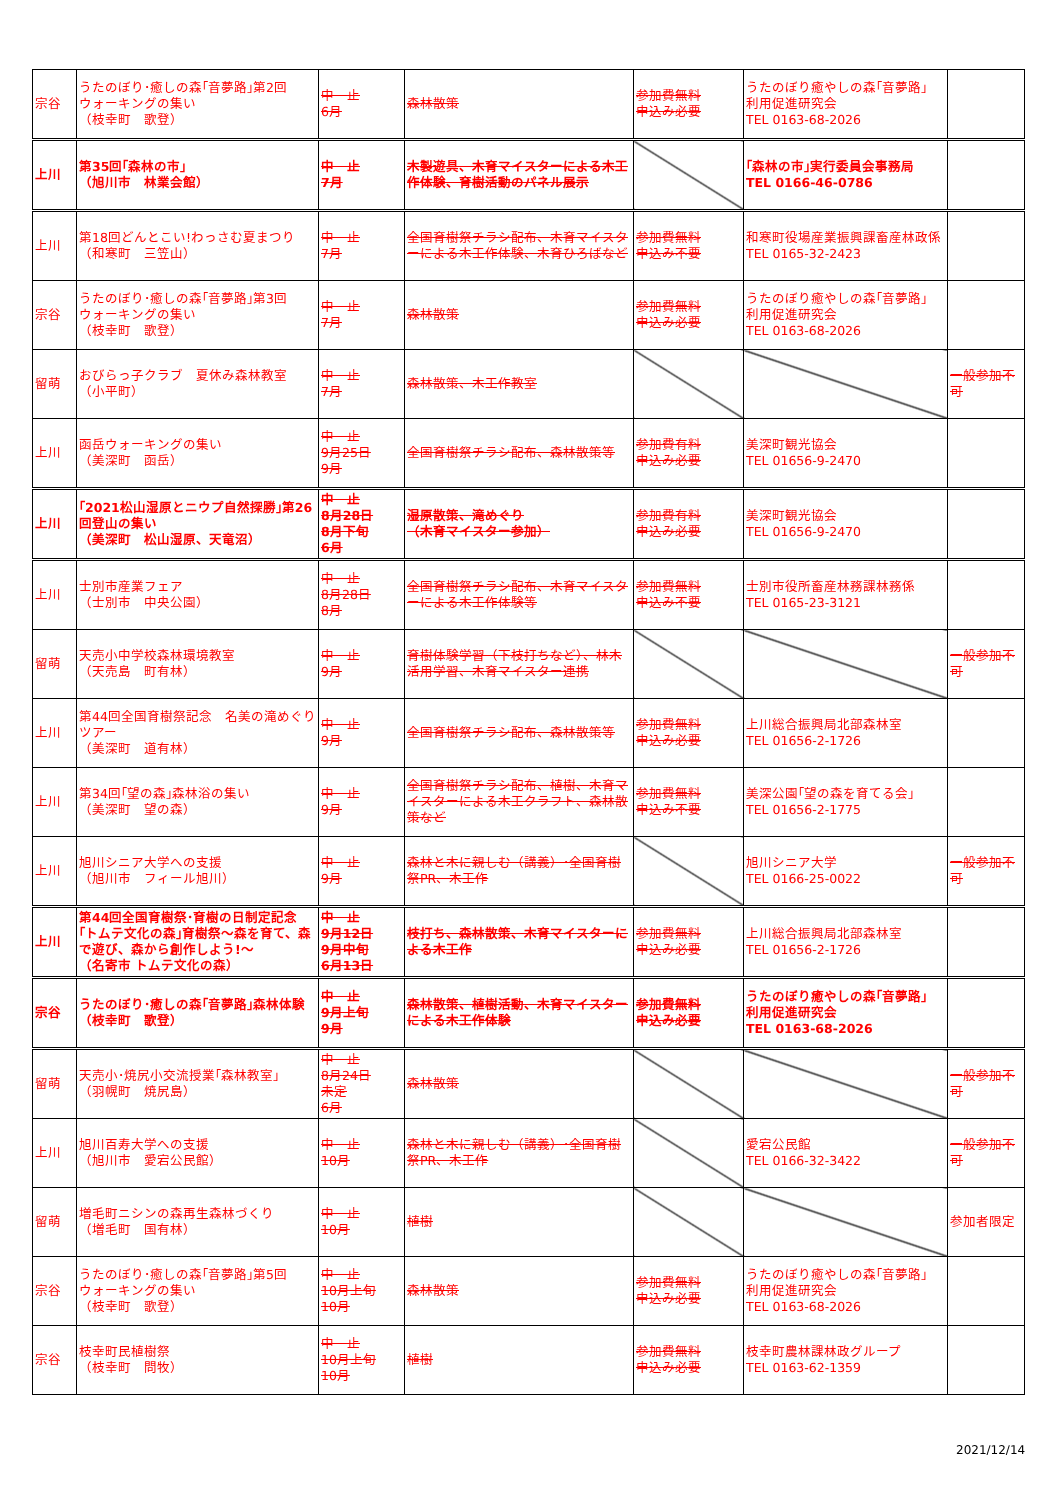| 宗谷 | うたのぼり･癒しの森｢音夢路｣第2回 ウォーキングの集い （枝幸町 歌登） | 中 止 6月 | 森林散策 | 参加費無料 申込み必要 | うたのぼり癒やしの森｢音夢路｣ 利用促進研究会 TEL 0163-68-2026 | |
| 上川 | 第35回｢森林の市｣ （旭川市 林業会館） | 中 止 7月 | 木製遊具、木育マイスターによる木工作体験、育樹活動のパネル展示 | | ｢森林の市｣実行委員会事務局 TEL 0166-46-0786 | |
| 上川 | 第18回どんとこい!わっさむ夏まつり （和寒町 三笠山） | 中 止 7月 | 全国育樹祭チラシ配布、木育マイスターによる木工作体験、木育ひろばなど | 参加費無料 申込み不要 | 和寒町役場産業振興課畜産林政係 TEL 0165-32-2423 | |
| 宗谷 | うたのぼり･癒しの森｢音夢路｣第3回 ウォーキングの集い （枝幸町 歌登） | 中 止 7月 | 森林散策 | 参加費無料 申込み必要 | うたのぼり癒やしの森｢音夢路｣ 利用促進研究会 TEL 0163-68-2026 | |
| 留萌 | おびらっ子クラブ 夏休み森林教室 （小平町） | 中 止 7月 | 森林散策、木工作教室 | | | 一般参加不可 |
| 上川 | 函岳ウォーキングの集い （美深町 函岳） | 中 止 9月25日 9月 | 全国育樹祭チラシ配布、森林散策等 | 参加費有料 申込み必要 | 美深町観光協会 TEL 01656-9-2470 | |
| 上川 | ｢2021松山湿原とニウプ自然探勝｣第26回登山の集い （美深町 松山湿原、天竜沼） | 中 止 8月28日 8月下旬 6月 | 湿原散策、滝めぐり （木育マイスター参加） | 参加費有料 申込み必要 | 美深町観光協会 TEL 01656-9-2470 | |
| 上川 | 士別市産業フェア （士別市 中央公園） | 中 止 8月28日 8月 | 全国育樹祭チラシ配布、木育マイスターによる木工作体験等 | 参加費無料 申込み不要 | 士別市役所畜産林務課林務係 TEL 0165-23-3121 | |
| 留萌 | 天売小中学校森林環境教室 （天売島 町有林） | 中 止 9月 | 育樹体験学習（下枝打ちなど）、林木活用学習、木育マイスター連携 | | | 一般参加不可 |
| 上川 | 第44回全国育樹祭記念 名美の滝めぐりツアー （美深町 道有林） | 中 止 9月 | 全国育樹祭チラシ配布、森林散策等 | 参加費無料 申込み必要 | 上川総合振興局北部森林室 TEL 01656-2-1726 | |
| 上川 | 第34回｢望の森｣森林浴の集い （美深町 望の森） | 中 止 9月 | 全国育樹祭チラシ配布、植樹、木育マイスターによる木工クラフト、森林散策など | 参加費無料 申込み不要 | 美深公園｢望の森を育てる会｣ TEL 01656-2-1775 | |
| 上川 | 旭川シニア大学への支援 （旭川市 フィール旭川） | 中 止 9月 | 森林と木に親しむ（講義）･全国育樹祭PR、木工作 | | 旭川シニア大学 TEL 0166-25-0022 | 一般参加不可 |
| 上川 | 第44回全国育樹祭･育樹の日制定記念｢トムテ文化の森｣育樹祭～森を育て、森で遊び、森から創作しよう!～ （名寄市 トムテ文化の森） | 中 止 9月12日 9月中旬 6月13日 | 枝打ち、森林散策、木育マイスターによる木工作 | 参加費無料 申込み必要 | 上川総合振興局北部森林室 TEL 01656-2-1726 | |
| 宗谷 | うたのぼり･癒しの森｢音夢路｣森林体験 （枝幸町 歌登） | 中 止 9月上旬 9月 | 森林散策、植樹活動、木育マイスターによる木工作体験 | 参加費無料 申込み必要 | うたのぼり癒やしの森｢音夢路｣ 利用促進研究会 TEL 0163-68-2026 | |
| 留萌 | 天売小･焼尻小交流授業｢森林教室｣ （羽幌町 焼尻島） | 中 止 8月24日 未定 6月 | 森林散策 | | | 一般参加不可 |
| 上川 | 旭川百寿大学への支援 （旭川市 愛宕公民館） | 中 止 10月 | 森林と木に親しむ（講義）･全国育樹祭PR、木工作 | | 愛宕公民館 TEL 0166-32-3422 | 一般参加不可 |
| 留萌 | 増毛町ニシンの森再生森林づくり （増毛町 国有林） | 中 止 10月 | 植樹 | | | 参加者限定 |
| 宗谷 | うたのぼり･癒しの森｢音夢路｣第5回 ウォーキングの集い （枝幸町 歌登） | 中 止 10月上旬 10月 | 森林散策 | 参加費無料 申込み必要 | うたのぼり癒やしの森｢音夢路｣ 利用促進研究会 TEL 0163-68-2026 | |
| 宗谷 | 枝幸町民植樹祭 （枝幸町 問牧） | 中 止 10月上旬 10月 | 植樹 | 参加費無料 申込み必要 | 枝幸町農林課林政グループ TEL 0163-62-1359 | |
2021/12/14